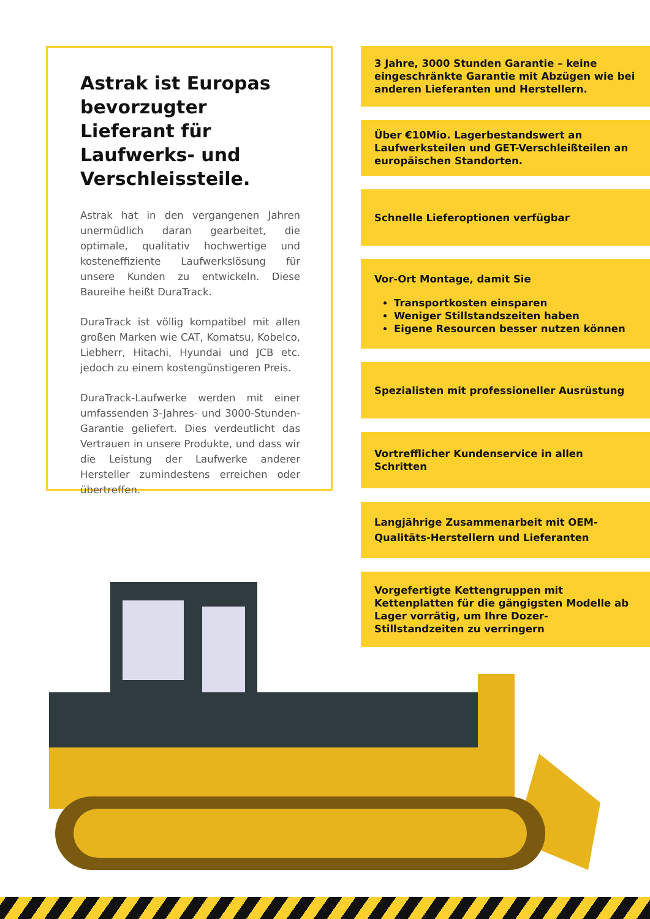Astrak ist Europas bevorzugter Lieferant für Laufwerks- und Verschleissteile.
Astrak hat in den vergangenen Jahren unermüdlich daran gearbeitet, die optimale, qualitativ hochwertige und kosteneffiziente Laufwerkslösung für unsere Kunden zu entwickeln. Diese Baureihe heißt DuraTrack.
DuraTrack ist völlig kompatibel mit allen großen Marken wie CAT, Komatsu, Kobelco, Liebherr, Hitachi, Hyundai und JCB etc. jedoch zu einem kostengünstigeren Preis.
DuraTrack-Laufwerke werden mit einer umfassenden 3-Jahres- und 3000-Stunden-Garantie geliefert. Dies verdeutlicht das Vertrauen in unsere Produkte, und dass wir die Leistung der Laufwerke anderer Hersteller zumindestens erreichen oder übertreffen.
3 Jahre, 3000 Stunden Garantie – keine eingeschränkte Garantie mit Abzügen wie bei anderen Lieferanten und Herstellern.
Über €10Mio. Lagerbestandswert an Laufwerksteilen und GET-Verschleißteilen an europäischen Standorten.
Schnelle Lieferoptionen verfügbar
Vor-Ort Montage, damit Sie
Transportkosten einsparen
Weniger Stillstandszeiten haben
Eigene Resourcen besser nutzen können
Spezialisten mit professioneller Ausrüstung
Vortrefflicher Kundenservice in allen Schritten
Langjährige Zusammenarbeit mit OEM-Qualitäts-Herstellern und Lieferanten
Vorgefertigte Kettengruppen mit Kettenplatten für die gängigsten Modelle ab Lager vorrätig, um Ihre Dozer-Stillstandzeiten zu verringern